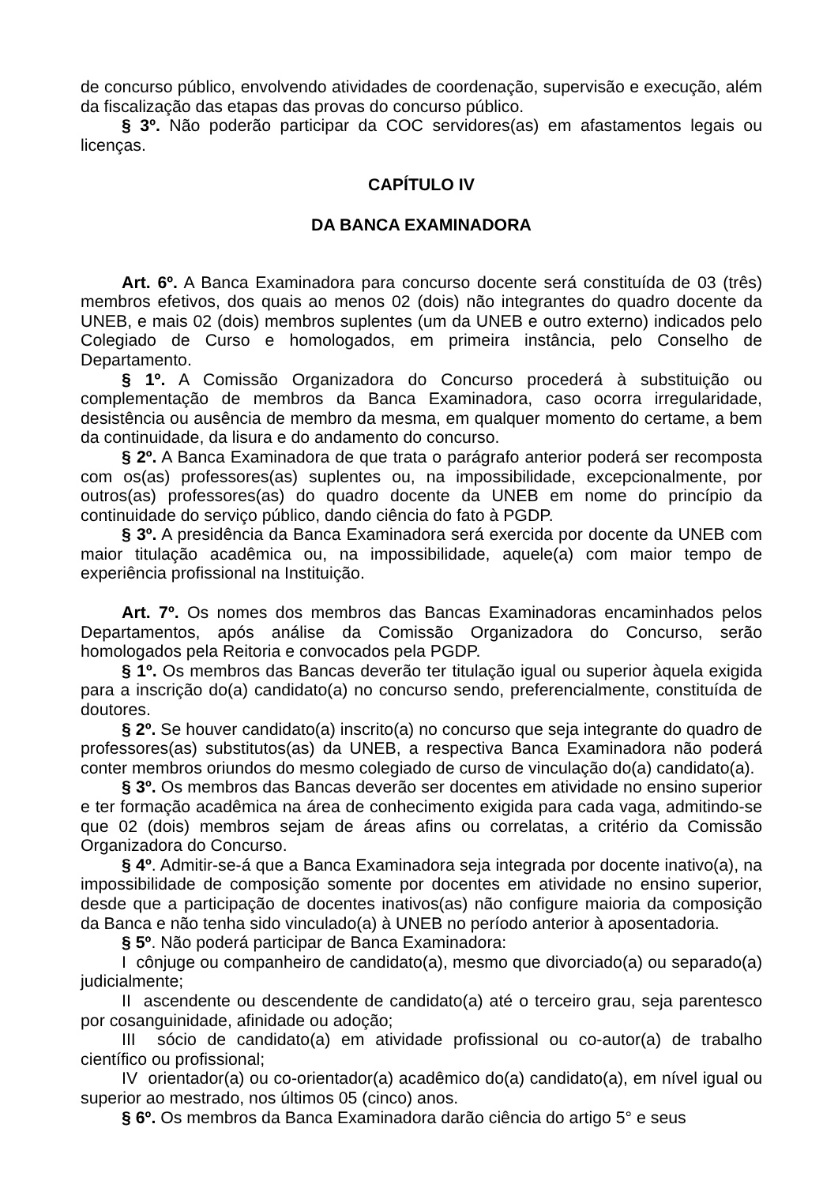de concurso público, envolvendo atividades de coordenação, supervisão e execução, além da fiscalização das etapas das provas do concurso público.
§ 3º. Não poderão participar da COC servidores(as) em afastamentos legais ou licenças.
CAPÍTULO IV
DA BANCA EXAMINADORA
Art. 6º. A Banca Examinadora para concurso docente será constituída de 03 (três) membros efetivos, dos quais ao menos 02 (dois) não integrantes do quadro docente da UNEB, e mais 02 (dois) membros suplentes (um da UNEB e outro externo) indicados pelo Colegiado de Curso e homologados, em primeira instância, pelo Conselho de Departamento.
§ 1º. A Comissão Organizadora do Concurso procederá à substituição ou complementação de membros da Banca Examinadora, caso ocorra irregularidade, desistência ou ausência de membro da mesma, em qualquer momento do certame, a bem da continuidade, da lisura e do andamento do concurso.
§ 2º. A Banca Examinadora de que trata o parágrafo anterior poderá ser recomposta com os(as) professores(as) suplentes ou, na impossibilidade, excepcionalmente, por outros(as) professores(as) do quadro docente da UNEB em nome do princípio da continuidade do serviço público, dando ciência do fato à PGDP.
§ 3º. A presidência da Banca Examinadora será exercida por docente da UNEB com maior titulação acadêmica ou, na impossibilidade, aquele(a) com maior tempo de experiência profissional na Instituição.
Art. 7º. Os nomes dos membros das Bancas Examinadoras encaminhados pelos Departamentos, após análise da Comissão Organizadora do Concurso, serão homologados pela Reitoria e convocados pela PGDP.
§ 1º. Os membros das Bancas deverão ter titulação igual ou superior àquela exigida para a inscrição do(a) candidato(a) no concurso sendo, preferencialmente, constituída de doutores.
§ 2º. Se houver candidato(a) inscrito(a) no concurso que seja integrante do quadro de professores(as) substitutos(as) da UNEB, a respectiva Banca Examinadora não poderá conter membros oriundos do mesmo colegiado de curso de vinculação do(a) candidato(a).
§ 3º. Os membros das Bancas deverão ser docentes em atividade no ensino superior e ter formação acadêmica na área de conhecimento exigida para cada vaga, admitindo-se que 02 (dois) membros sejam de áreas afins ou correlatas, a critério da Comissão Organizadora do Concurso.
§ 4º. Admitir-se-á que a Banca Examinadora seja integrada por docente inativo(a), na impossibilidade de composição somente por docentes em atividade no ensino superior, desde que a participação de docentes inativos(as) não configure maioria da composição da Banca e não tenha sido vinculado(a) à UNEB no período anterior à aposentadoria.
§ 5º. Não poderá participar de Banca Examinadora:
I cônjuge ou companheiro de candidato(a), mesmo que divorciado(a) ou separado(a) judicialmente;
II ascendente ou descendente de candidato(a) até o terceiro grau, seja parentesco por cosanguinidade, afinidade ou adoção;
III sócio de candidato(a) em atividade profissional ou co-autor(a) de trabalho científico ou profissional;
IV orientador(a) ou co-orientador(a) acadêmico do(a) candidato(a), em nível igual ou superior ao mestrado, nos últimos 05 (cinco) anos.
§ 6º. Os membros da Banca Examinadora darão ciência do artigo 5° e seus